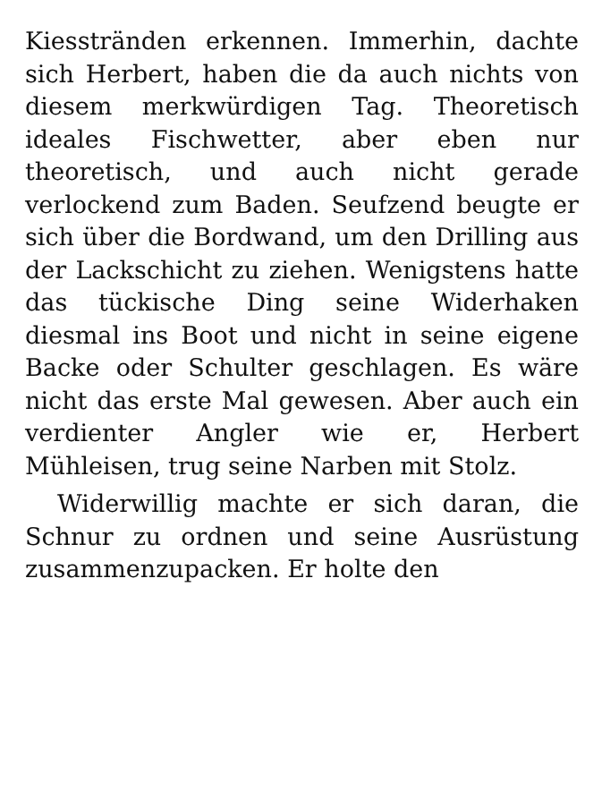Kiesstränden erkennen. Immerhin, dachte sich Herbert, haben die da auch nichts von diesem merkwürdigen Tag. Theoretisch ideales Fischwetter, aber eben nur theoretisch, und auch nicht gerade verlockend zum Baden. Seufzend beugte er sich über die Bordwand, um den Drilling aus der Lackschicht zu ziehen. Wenigstens hatte das tückische Ding seine Widerhaken diesmal ins Boot und nicht in seine eigene Backe oder Schulter geschlagen. Es wäre nicht das erste Mal gewesen. Aber auch ein verdienter Angler wie er, Herbert Mühleisen, trug seine Narben mit Stolz.
Widerwillig machte er sich daran, die Schnur zu ordnen und seine Ausrüstung zusammenzupacken. Er holte den